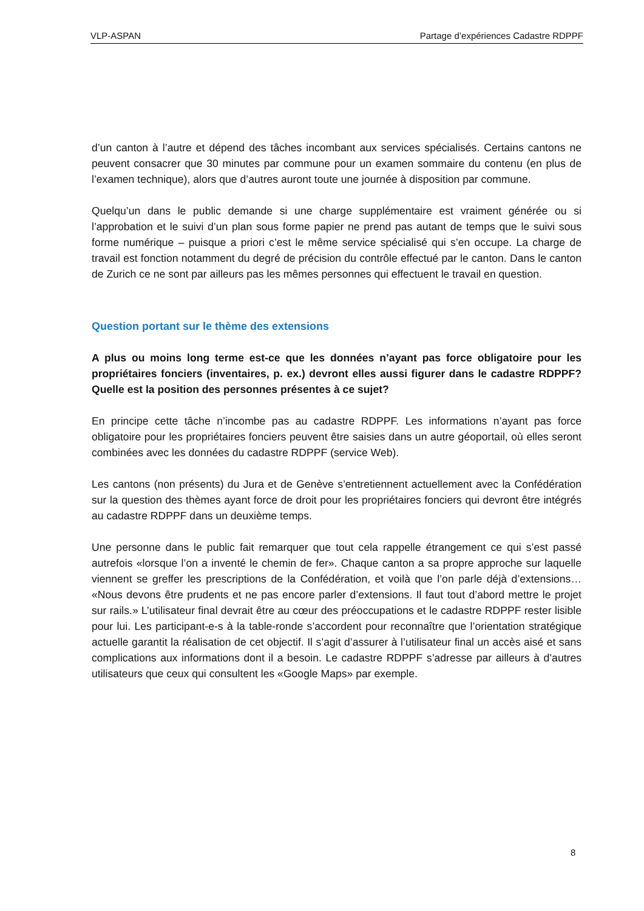VLP-ASPAN Partage d’expériences Cadastre RDPPF
d’un canton à l’autre et dépend des tâches incombant aux services spécialisés. Certains cantons ne peuvent consacrer que 30 minutes par commune pour un examen sommaire du contenu (en plus de l’examen technique), alors que d’autres auront toute une journée à disposition par commune.
Quelqu’un dans le public demande si une charge supplémentaire est vraiment générée ou si l’approbation et le suivi d’un plan sous forme papier ne prend pas autant de temps que le suivi sous forme numérique – puisque a priori c’est le même service spécialisé qui s’en occupe. La charge de travail est fonction notamment du degré de précision du contrôle effectué par le canton. Dans le canton de Zurich ce ne sont par ailleurs pas les mêmes personnes qui effectuent le travail en question.
Question portant sur le thème des extensions
A plus ou moins long terme est-ce que les données n’ayant pas force obligatoire pour les propriétaires fonciers (inventaires, p. ex.) devront elles aussi figurer dans le cadastre RDPPF? Quelle est la position des personnes présentes à ce sujet?
En principe cette tâche n’incombe pas au cadastre RDPPF. Les informations n’ayant pas force obligatoire pour les propriétaires fonciers peuvent être saisies dans un autre géoportail, où elles seront combinées avec les données du cadastre RDPPF (service Web).
Les cantons (non présents) du Jura et de Genève s’entretiennent actuellement avec la Confédération sur la question des thèmes ayant force de droit pour les propriétaires fonciers qui devront être intégrés au cadastre RDPPF dans un deuxième temps.
Une personne dans le public fait remarquer que tout cela rappelle étrangement ce qui s’est passé autrefois «lorsque l’on a inventé le chemin de fer». Chaque canton a sa propre approche sur laquelle viennent se greffer les prescriptions de la Confédération, et voilà que l’on parle déjà d’extensions… «Nous devons être prudents et ne pas encore parler d’extensions. Il faut tout d’abord mettre le projet sur rails.» L’utilisateur final devrait être au cœur des préoccupations et le cadastre RDPPF rester lisible pour lui. Les participant-e-s à la table-ronde s’accordent pour reconnaître que l’orientation stratégique actuelle garantit la réalisation de cet objectif. Il s’agit d’assurer à l’utilisateur final un accès aisé et sans complications aux informations dont il a besoin. Le cadastre RDPPF s’adresse par ailleurs à d’autres utilisateurs que ceux qui consultent les «Google Maps» par exemple.
8